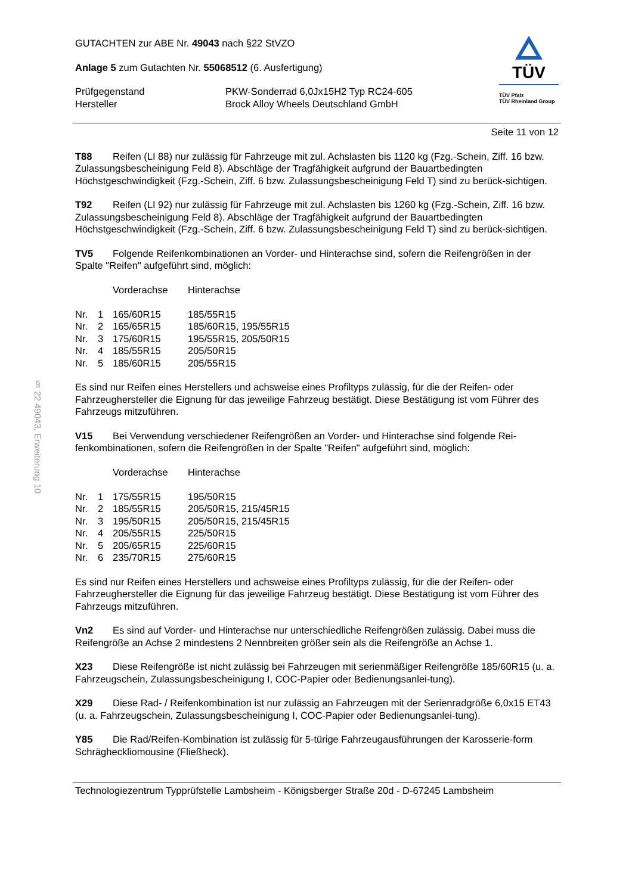§ 22 49043, Erweiterung 10
GUTACHTEN zur ABE Nr. 49043 nach §22 StVZO
Anlage 5 zum Gutachten Nr. 55068512 (6. Ausfertigung)
| Prüfgegenstand | PKW-Sonderrad 6,0Jx15H2 Typ RC24-605 |
| Hersteller | Brock Alloy Wheels Deutschland GmbH |
TÜV
TÜV Pfalz
TÜV Rheinland Group
Seite 11 von 12
T88 Reifen (LI 88) nur zulässig für Fahrzeuge mit zul. Achslasten bis 1120 kg (Fzg.-Schein, Ziff. 16 bzw. Zulassungsbescheinigung Feld 8). Abschläge der Tragfähigkeit aufgrund der Bauartbedingten Höchstgeschwindigkeit (Fzg.-Schein, Ziff. 6 bzw. Zulassungsbescheinigung Feld T) sind zu berück-sichtigen.
T92 Reifen (LI 92) nur zulässig für Fahrzeuge mit zul. Achslasten bis 1260 kg (Fzg.-Schein, Ziff. 16 bzw. Zulassungsbescheinigung Feld 8). Abschläge der Tragfähigkeit aufgrund der Bauartbedingten Höchstgeschwindigkeit (Fzg.-Schein, Ziff. 6 bzw. Zulassungsbescheinigung Feld T) sind zu berück-sichtigen.
TV5 Folgende Reifenkombinationen an Vorder- und Hinterachse sind, sofern die Reifengrößen in der Spalte "Reifen" aufgeführt sind, möglich:
| | | Vorderachse | Hinterachse |
| --- | --- | --- | --- |
| Nr. | 1 | 165/60R15 | 185/55R15 |
| Nr. | 2 | 165/65R15 | 185/60R15, 195/55R15 |
| Nr. | 3 | 175/60R15 | 195/55R15, 205/50R15 |
| Nr. | 4 | 185/55R15 | 205/50R15 |
| Nr. | 5 | 185/60R15 | 205/55R15 |
Es sind nur Reifen eines Herstellers und achsweise eines Profiltyps zulässig, für die der Reifen- oder Fahrzeughersteller die Eignung für das jeweilige Fahrzeug bestätigt. Diese Bestätigung ist vom Führer des Fahrzeugs mitzuführen.
V15 Bei Verwendung verschiedener Reifengrößen an Vorder- und Hinterachse sind folgende Rei-fenkombinationen, sofern die Reifengrößen in der Spalte "Reifen" aufgeführt sind, möglich:
| | | Vorderachse | Hinterachse |
| --- | --- | --- | --- |
| Nr. | 1 | 175/55R15 | 195/50R15 |
| Nr. | 2 | 185/55R15 | 205/50R15, 215/45R15 |
| Nr. | 3 | 195/50R15 | 205/50R15, 215/45R15 |
| Nr. | 4 | 205/55R15 | 225/50R15 |
| Nr. | 5 | 205/65R15 | 225/60R15 |
| Nr. | 6 | 235/70R15 | 275/60R15 |
Es sind nur Reifen eines Herstellers und achsweise eines Profiltyps zulässig, für die der Reifen- oder Fahrzeughersteller die Eignung für das jeweilige Fahrzeug bestätigt. Diese Bestätigung ist vom Führer des Fahrzeugs mitzuführen.
Vn2 Es sind auf Vorder- und Hinterachse nur unterschiedliche Reifengrößen zulässig. Dabei muss die Reifengröße an Achse 2 mindestens 2 Nennbreiten größer sein als die Reifengröße an Achse 1.
X23 Diese Reifengröße ist nicht zulässig bei Fahrzeugen mit serienmäßiger Reifengröße 185/60R15 (u. a. Fahrzeugschein, Zulassungsbescheinigung I, COC-Papier oder Bedienungsanlei-tung).
X29 Diese Rad- / Reifenkombination ist nur zulässig an Fahrzeugen mit der Serienradgröße 6,0x15 ET43 (u. a. Fahrzeugschein, Zulassungsbescheinigung I, COC-Papier oder Bedienungsanlei-tung).
Y85 Die Rad/Reifen-Kombination ist zulässig für 5-türige Fahrzeugausführungen der Karosserie-form Schrägheckliomousine (Fließheck).
Technologiezentrum Typprüfstelle Lambsheim - Königsberger Straße 20d - D-67245 Lambsheim